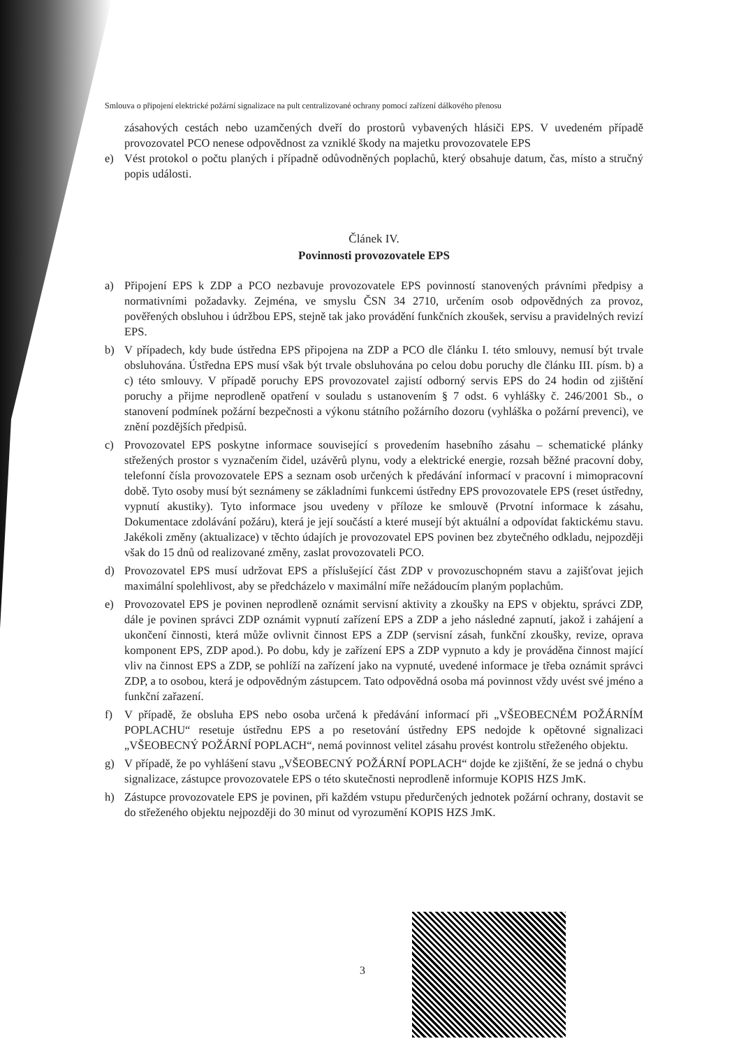Smlouva o připojení elektrické požární signalizace na pult centralizované ochrany pomocí zařízení dálkového přenosu
zásahových cestách nebo uzamčených dveří do prostorů vybavených hlásiči EPS. V uvedeném případě provozovatel PCO nenese odpovědnost za vzniklé škody na majetku provozovatele EPS
e) Vést protokol o počtu planých i případně odůvodněných poplachů, který obsahuje datum, čas, místo a stručný popis události.
Článek IV.
Povinnosti provozovatele EPS
a) Připojení EPS k ZDP a PCO nezbavuje provozovatele EPS povinností stanovených právními předpisy a normativními požadavky. Zejména, ve smyslu ČSN 34 2710, určením osob odpovědných za provoz, pověřených obsluhou i údržbou EPS, stejně tak jako provádění funkčních zkoušek, servisu a pravidelných revizí EPS.
b) V případech, kdy bude ústředna EPS připojena na ZDP a PCO dle článku I. této smlouvy, nemusí být trvale obsluhována. Ústředna EPS musí však být trvale obsluhována po celou dobu poruchy dle článku III. písm. b) a c) této smlouvy. V případě poruchy EPS provozovatel zajistí odborný servis EPS do 24 hodin od zjištění poruchy a přijme neprodleně opatření v souladu s ustanovením § 7 odst. 6 vyhlášky č. 246/2001 Sb., o stanovení podmínek požární bezpečnosti a výkonu státního požárního dozoru (vyhláška o požární prevenci), ve znění pozdějších předpisů.
c) Provozovatel EPS poskytne informace související s provedením hasebního zásahu – schematické plánky střežených prostor s vyznačením čidel, uzávěrů plynu, vody a elektrické energie, rozsah běžné pracovní doby, telefonní čísla provozovatele EPS a seznam osob určených k předávání informací v pracovní i mimopracovní době. Tyto osoby musí být seznámeny se základními funkcemi ústředny EPS provozovatele EPS (reset ústředny, vypnutí akustiky). Tyto informace jsou uvedeny v příloze ke smlouvě (Prvotní informace k zásahu, Dokumentace zdolávání požáru), která je její součástí a které musejí být aktuální a odpovídat faktickému stavu. Jakékoli změny (aktualizace) v těchto údajích je provozovatel EPS povinen bez zbytečného odkladu, nejpozději však do 15 dnů od realizované změny, zaslat provozovateli PCO.
d) Provozovatel EPS musí udržovat EPS a příslušející část ZDP v provozuschopném stavu a zajišťovat jejich maximální spolehlivost, aby se předcházelo v maximální míře nežádoucím planým poplachům.
e) Provozovatel EPS je povinen neprodleně oznámit servisní aktivity a zkoušky na EPS v objektu, správci ZDP, dále je povinen správci ZDP oznámit vypnutí zařízení EPS a ZDP a jeho následné zapnutí, jakož i zahájení a ukončení činnosti, která může ovlivnit činnost EPS a ZDP (servisní zásah, funkční zkoušky, revize, oprava komponent EPS, ZDP apod.). Po dobu, kdy je zařízení EPS a ZDP vypnuto a kdy je prováděna činnost mající vliv na činnost EPS a ZDP, se pohlíží na zařízení jako na vypnuté, uvedené informace je třeba oznámit správci ZDP, a to osobou, která je odpovědným zástupcem. Tato odpovědná osoba má povinnost vždy uvést své jméno a funkční zařazení.
f) V případě, že obsluha EPS nebo osoba určená k předávání informací při „VŠEOBECNÉM POŽÁRNÍM POPLACHU“ resetuje ústřednu EPS a po resetování ústředny EPS nedojde k opětovné signalizaci „VŠEOBECNÝ POŽÁRNÍ POPLACH“, nemá povinnost velitel zásahu provést kontrolu střeženého objektu.
g) V případě, že po vyhlášení stavu „VŠEOBECNÝ POŽÁRNÍ POPLACH“ dojde ke zjištění, že se jedná o chybu signalizace, zástupce provozovatele EPS o této skutečnosti neprodleně informuje KOPIS HZS JmK.
h) Zástupce provozovatele EPS je povinen, při každém vstupu předurčených jednotek požární ochrany, dostavit se do střeženého objektu nejpozději do 30 minut od vyrozumění KOPIS HZS JmK.
3